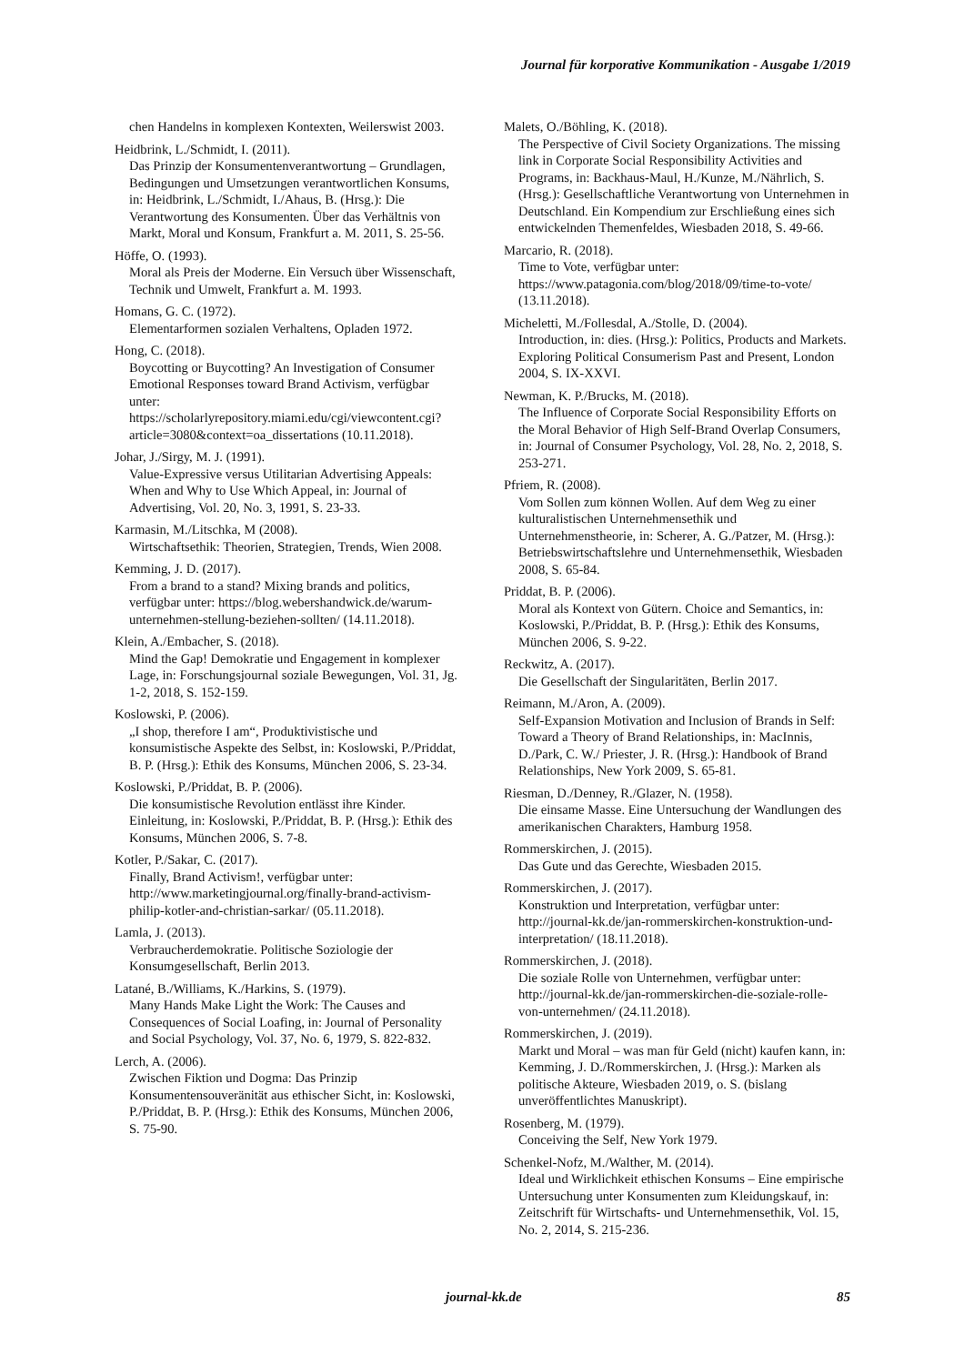Journal für korporative Kommunikation - Ausgabe 1/2019
chen Handelns in komplexen Kontexten, Weilerswist 2003.
Heidbrink, L./Schmidt, I. (2011).
Das Prinzip der Konsumentenverantwortung – Grundlagen, Bedingungen und Umsetzungen verantwortlichen Konsums, in: Heidbrink, L./Schmidt, I./Ahaus, B. (Hrsg.): Die Verantwortung des Konsumenten. Über das Verhältnis von Markt, Moral und Konsum, Frankfurt a. M. 2011, S. 25-56.
Höffe, O. (1993).
Moral als Preis der Moderne. Ein Versuch über Wissenschaft, Technik und Umwelt, Frankfurt a. M. 1993.
Homans, G. C. (1972).
Elementarformen sozialen Verhaltens, Opladen 1972.
Hong, C. (2018).
Boycotting or Buycotting? An Investigation of Consumer Emotional Responses toward Brand Activism, verfügbar unter: https://scholarlyrepository.miami.edu/cgi/viewcontent.cgi?article=3080&context=oa_dissertations (10.11.2018).
Johar, J./Sirgy, M. J. (1991).
Value-Expressive versus Utilitarian Advertising Appeals: When and Why to Use Which Appeal, in: Journal of Advertising, Vol. 20, No. 3, 1991, S. 23-33.
Karmasin, M./Litschka, M (2008).
Wirtschaftsethik: Theorien, Strategien, Trends, Wien 2008.
Kemming, J. D. (2017).
From a brand to a stand? Mixing brands and politics, verfügbar unter: https://blog.webershandwick.de/warum-unternehmen-stellung-beziehen-sollten/ (14.11.2018).
Klein, A./Embacher, S. (2018).
Mind the Gap! Demokratie und Engagement in komplexer Lage, in: Forschungsjournal soziale Bewegungen, Vol. 31, Jg. 1-2, 2018, S. 152-159.
Koslowski, P. (2006).
„I shop, therefore I am“, Produktivistische und konsumistische Aspekte des Selbst, in: Koslowski, P./Priddat, B. P. (Hrsg.): Ethik des Konsums, München 2006, S. 23-34.
Koslowski, P./Priddat, B. P. (2006).
Die konsumistische Revolution entlässt ihre Kinder. Einleitung, in: Koslowski, P./Priddat, B. P. (Hrsg.): Ethik des Konsums, München 2006, S. 7-8.
Kotler, P./Sakar, C. (2017).
Finally, Brand Activism!, verfügbar unter: http://www.marketingjournal.org/finally-brand-activism-philip-kotler-and-christian-sarkar/ (05.11.2018).
Lamla, J. (2013).
Verbraucherdemokratie. Politische Soziologie der Konsumgesellschaft, Berlin 2013.
Latané, B./Williams, K./Harkins, S. (1979).
Many Hands Make Light the Work: The Causes and Consequences of Social Loafing, in: Journal of Personality and Social Psychology, Vol. 37, No. 6, 1979, S. 822-832.
Lerch, A. (2006).
Zwischen Fiktion und Dogma: Das Prinzip Konsumentensouveränität aus ethischer Sicht, in: Koslowski, P./Priddat, B. P. (Hrsg.): Ethik des Konsums, München 2006, S. 75-90.
Malets, O./Böhling, K. (2018).
The Perspective of Civil Society Organizations. The missing link in Corporate Social Responsibility Activities and Programs, in: Backhaus-Maul, H./Kunze, M./Nährlich, S. (Hrsg.): Gesellschaftliche Verantwortung von Unternehmen in Deutschland. Ein Kompendium zur Erschließung eines sich entwickelnden Themenfeldes, Wiesbaden 2018, S. 49-66.
Marcario, R. (2018).
Time to Vote, verfügbar unter: https://www.patagonia.com/blog/2018/09/time-to-vote/ (13.11.2018).
Micheletti, M./Follesdal, A./Stolle, D. (2004).
Introduction, in: dies. (Hrsg.): Politics, Products and Markets. Exploring Political Consumerism Past and Present, London 2004, S. IX-XXVI.
Newman, K. P./Brucks, M. (2018).
The Influence of Corporate Social Responsibility Efforts on the Moral Behavior of High Self-Brand Overlap Consumers, in: Journal of Consumer Psychology, Vol. 28, No. 2, 2018, S. 253-271.
Pfriem, R. (2008).
Vom Sollen zum können Wollen. Auf dem Weg zu einer kulturalistischen Unternehmensethik und Unternehmenstheorie, in: Scherer, A. G./Patzer, M. (Hrsg.): Betriebswirtschaftslehre und Unternehmensethik, Wiesbaden 2008, S. 65-84.
Priddat, B. P. (2006).
Moral als Kontext von Gütern. Choice and Semantics, in: Koslowski, P./Priddat, B. P. (Hrsg.): Ethik des Konsums, München 2006, S. 9-22.
Reckwitz, A. (2017).
Die Gesellschaft der Singularitäten, Berlin 2017.
Reimann, M./Aron, A. (2009).
Self-Expansion Motivation and Inclusion of Brands in Self: Toward a Theory of Brand Relationships, in: MacInnis, D./Park, C. W./ Priester, J. R. (Hrsg.): Handbook of Brand Relationships, New York 2009, S. 65-81.
Riesman, D./Denney, R./Glazer, N. (1958).
Die einsame Masse. Eine Untersuchung der Wandlungen des amerikanischen Charakters, Hamburg 1958.
Rommerskirchen, J. (2015).
Das Gute und das Gerechte, Wiesbaden 2015.
Rommerskirchen, J. (2017).
Konstruktion und Interpretation, verfügbar unter: http://journal-kk.de/jan-rommerskirchen-konstruktion-und-interpretation/ (18.11.2018).
Rommerskirchen, J. (2018).
Die soziale Rolle von Unternehmen, verfügbar unter: http://journal-kk.de/jan-rommerskirchen-die-soziale-rolle-von-unternehmen/ (24.11.2018).
Rommerskirchen, J. (2019).
Markt und Moral – was man für Geld (nicht) kaufen kann, in: Kemming, J. D./Rommerskirchen, J. (Hrsg.): Marken als politische Akteure, Wiesbaden 2019, o. S. (bislang unveröffentlichtes Manuskript).
Rosenberg, M. (1979).
Conceiving the Self, New York 1979.
Schenkel-Nofz, M./Walther, M. (2014).
Ideal und Wirklichkeit ethischen Konsums – Eine empirische Untersuchung unter Konsumenten zum Kleidungskauf, in: Zeitschrift für Wirtschafts- und Unternehmensethik, Vol. 15, No. 2, 2014, S. 215-236.
journal-kk.de 85